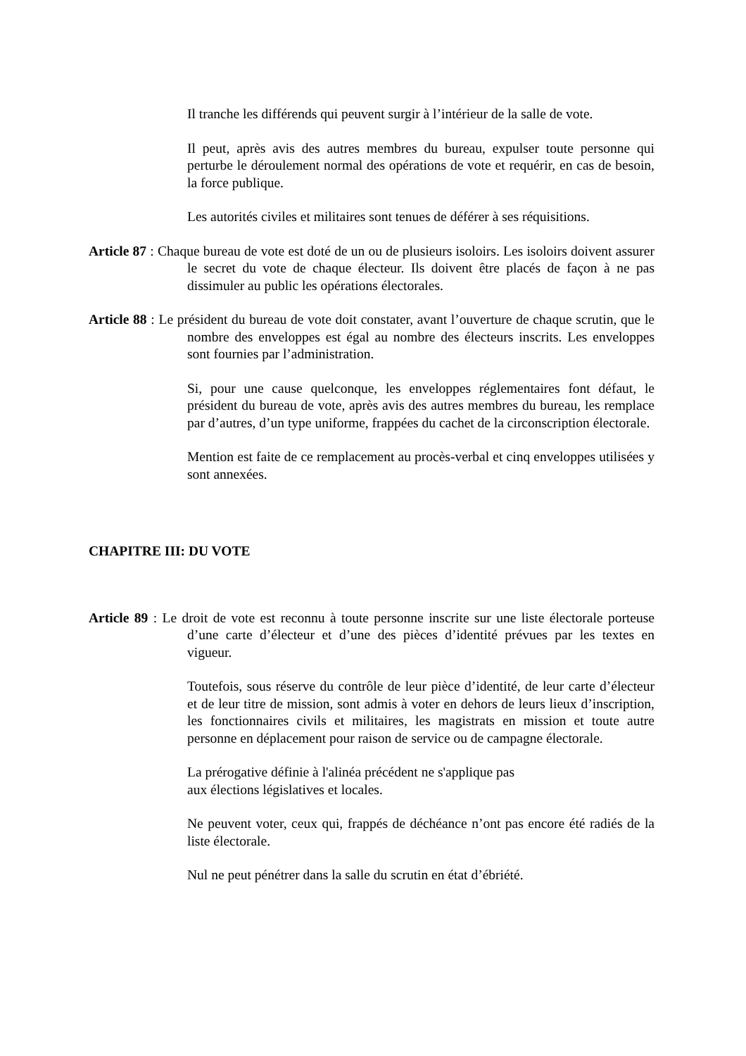Il tranche les différends qui peuvent surgir à l’intérieur de la salle de vote.
Il peut, après avis des autres membres du bureau, expulser toute personne qui perturbe le déroulement normal des opérations de vote et requérir, en cas de besoin, la force publique.
Les autorités civiles et militaires sont tenues de déférer à ses réquisitions.
Article 87 : Chaque bureau de vote est doté de un ou de plusieurs isoloirs. Les isoloirs doivent assurer le secret du vote de chaque électeur. Ils doivent être placés de façon à ne pas dissimuler au public les opérations électorales.
Article 88 : Le président du bureau de vote doit constater, avant l’ouverture de chaque scrutin, que le nombre des enveloppes est égal au nombre des électeurs inscrits. Les enveloppes sont fournies par l’administration.
Si, pour une cause quelconque, les enveloppes réglementaires font défaut, le président du bureau de vote, après avis des autres membres du bureau, les remplace par d’autres, d’un type uniforme, frappées du cachet de la circonscription électorale.
Mention est faite de ce remplacement au procès-verbal et cinq enveloppes utilisées y sont annexées.
CHAPITRE III: DU VOTE
Article 89 : Le droit de vote est reconnu à toute personne inscrite sur une liste électorale porteuse d’une carte d’électeur et d’une des pièces d’identité prévues par les textes en vigueur.
Toutefois, sous réserve du contrôle de leur pièce d’identité, de leur carte d’électeur et de leur titre de mission, sont admis à voter en dehors de leurs lieux d’inscription, les fonctionnaires civils et militaires, les magistrats en mission et toute autre personne en déplacement pour raison de service ou de campagne électorale.
La prérogative définie à l'alinéa précédent ne s'applique pas
aux élections législatives et locales.
Ne peuvent voter, ceux qui, frappés de déchéance n’ont pas encore été radiés de la liste électorale.
Nul ne peut pénétrer dans la salle du scrutin en état d’ébriété.